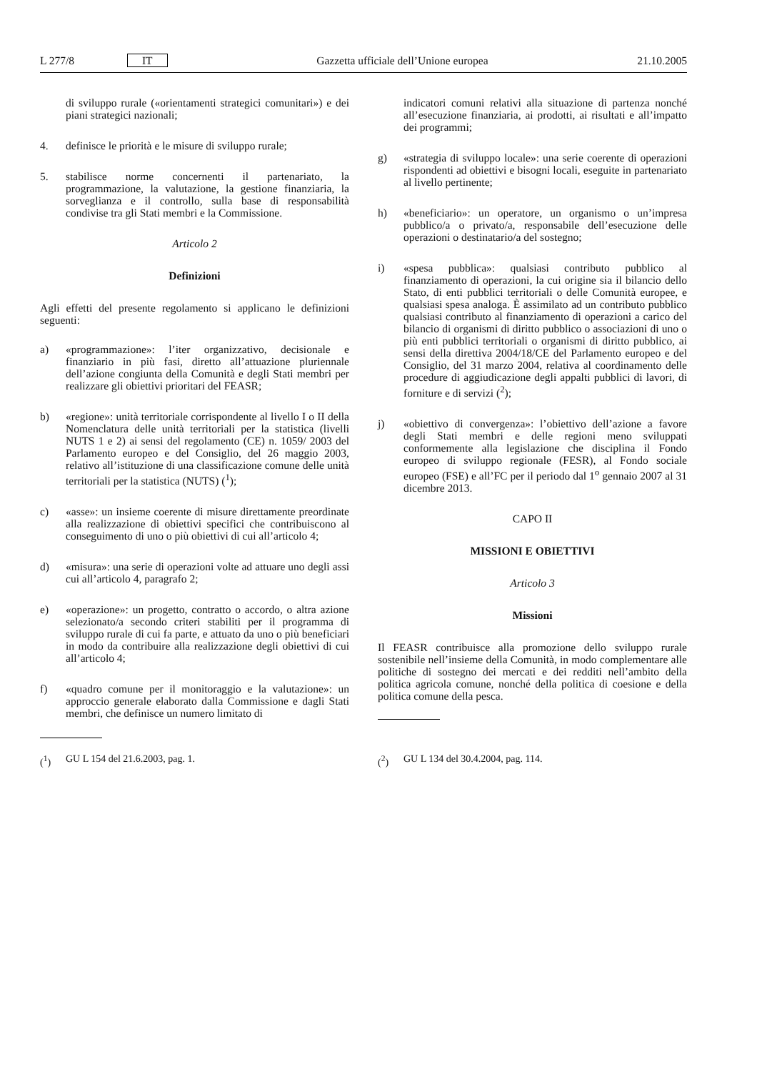L 277/8 IT Gazzetta ufficiale dell’Unione europea 21.10.2005
di sviluppo rurale («orientamenti strategici comunitari») e dei piani strategici nazionali;
4. definisce le priorità e le misure di sviluppo rurale;
5. stabilisce norme concernenti il partenariato, la programmazione, la valutazione, la gestione finanziaria, la sorveglianza e il controllo, sulla base di responsabilità condivise tra gli Stati membri e la Commissione.
Articolo 2
Definizioni
Agli effetti del presente regolamento si applicano le definizioni seguenti:
a) «programmazione»: l’iter organizzativo, decisionale e finanziario in più fasi, diretto all’attuazione pluriennale dell’azione congiunta della Comunità e degli Stati membri per realizzare gli obiettivi prioritari del FEASR;
b) «regione»: unità territoriale corrispondente al livello I o II della Nomenclatura delle unità territoriali per la statistica (livelli NUTS 1 e 2) ai sensi del regolamento (CE) n. 1059/ 2003 del Parlamento europeo e del Consiglio, del 26 maggio 2003, relativo all’istituzione di una classificazione comune delle unità territoriali per la statistica (NUTS) (<sup>1</sup>);
c) «asse»: un insieme coerente di misure direttamente preordinate alla realizzazione di obiettivi specifici che contribuiscono al conseguimento di uno o più obiettivi di cui all’articolo 4;
d) «misura»: una serie di operazioni volte ad attuare uno degli assi cui all’articolo 4, paragrafo 2;
e) «operazione»: un progetto, contratto o accordo, o altra azione selezionato/a secondo criteri stabiliti per il programma di sviluppo rurale di cui fa parte, e attuato da uno o più beneficiari in modo da contribuire alla realizzazione degli obiettivi di cui all’articolo 4;
f) «quadro comune per il monitoraggio e la valutazione»: un approccio generale elaborato dalla Commissione e dagli Stati membri, che definisce un numero limitato di
(<sup>1</sup>) GU L 154 del 21.6.2003, pag. 1.
indicatori comuni relativi alla situazione di partenza nonché all’esecuzione finanziaria, ai prodotti, ai risultati e all’impatto dei programmi;
g) «strategia di sviluppo locale»: una serie coerente di operazioni rispondenti ad obiettivi e bisogni locali, eseguite in partenariato al livello pertinente;
h) «beneficiario»: un operatore, un organismo o un’impresa pubblico/a o privato/a, responsabile dell’esecuzione delle operazioni o destinatario/a del sostegno;
i) «spesa pubblica»: qualsiasi contributo pubblico al finanziamento di operazioni, la cui origine sia il bilancio dello Stato, di enti pubblici territoriali o delle Comunità europee, e qualsiasi spesa analoga. È assimilato ad un contributo pubblico qualsiasi contributo al finanziamento di operazioni a carico del bilancio di organismi di diritto pubblico o associazioni di uno o più enti pubblici territoriali o organismi di diritto pubblico, ai sensi della direttiva 2004/18/CE del Parlamento europeo e del Consiglio, del 31 marzo 2004, relativa al coordinamento delle procedure di aggiudicazione degli appalti pubblici di lavori, di forniture e di servizi (<sup>2</sup>);
j) «obiettivo di convergenza»: l’obiettivo dell’azione a favore degli Stati membri e delle regioni meno sviluppati conformemente alla legislazione che disciplina il Fondo europeo di sviluppo regionale (FESR), al Fondo sociale europeo (FSE) e all’FC per il periodo dal 1<sup>o</sup> gennaio 2007 al 31 dicembre 2013.
CAPO II
MISSIONI E OBIETTIVI
Articolo 3
Missioni
Il FEASR contribuisce alla promozione dello sviluppo rurale sostenibile nell’insieme della Comunità, in modo complementare alle politiche di sostegno dei mercati e dei redditi nell’ambito della politica agricola comune, nonché della politica di coesione e della politica comune della pesca.
(<sup>2</sup>) GU L 134 del 30.4.2004, pag. 114.